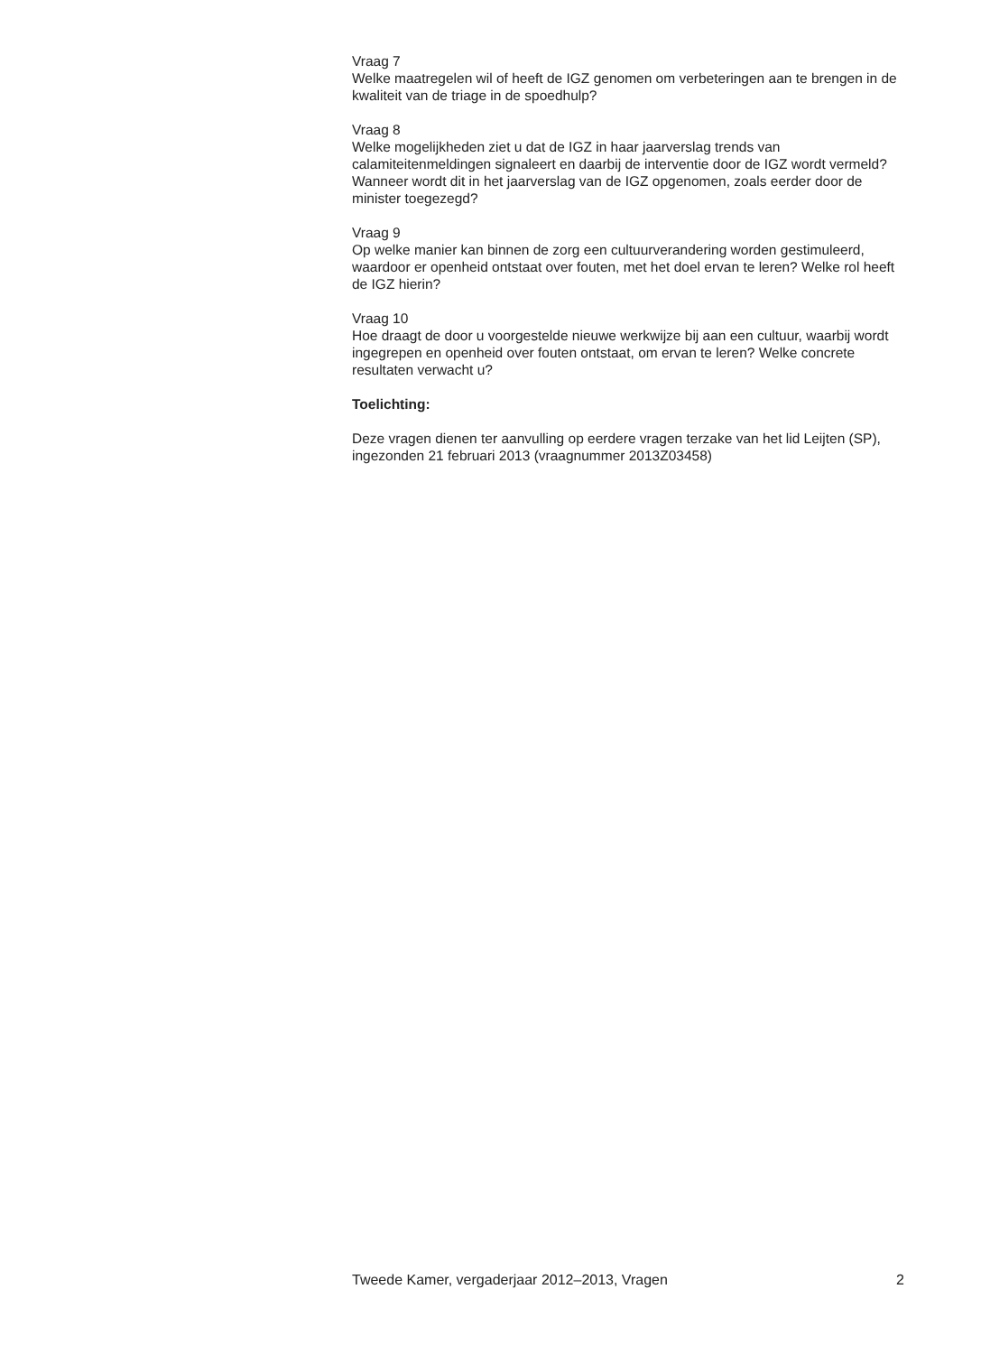Vraag 7
Welke maatregelen wil of heeft de IGZ genomen om verbeteringen aan te brengen in de kwaliteit van de triage in de spoedhulp?
Vraag 8
Welke mogelijkheden ziet u dat de IGZ in haar jaarverslag trends van calamiteitenmeldingen signaleert en daarbij de interventie door de IGZ wordt vermeld? Wanneer wordt dit in het jaarverslag van de IGZ opgenomen, zoals eerder door de minister toegezegd?
Vraag 9
Op welke manier kan binnen de zorg een cultuurverandering worden gestimuleerd, waardoor er openheid ontstaat over fouten, met het doel ervan te leren? Welke rol heeft de IGZ hierin?
Vraag 10
Hoe draagt de door u voorgestelde nieuwe werkwijze bij aan een cultuur, waarbij wordt ingegrepen en openheid over fouten ontstaat, om ervan te leren? Welke concrete resultaten verwacht u?
Toelichting:
Deze vragen dienen ter aanvulling op eerdere vragen terzake van het lid Leijten (SP), ingezonden 21 februari 2013 (vraagnummer 2013Z03458)
Tweede Kamer, vergaderjaar 2012–2013, Vragen 2